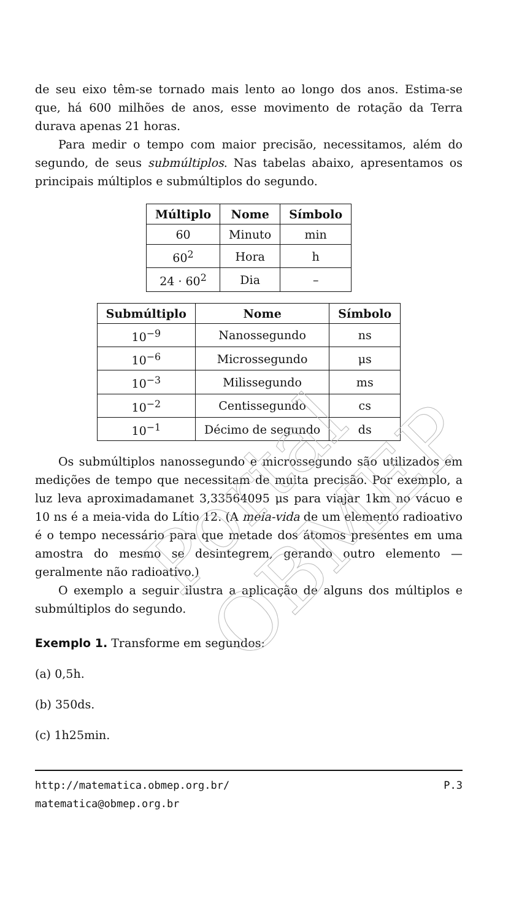Portal OBMEP
de seu eixo têm-se tornado mais lento ao longo dos anos. Estima-se que, há 600 milhões de anos, esse movimento de rotação da Terra durava apenas 21 horas.
Para medir o tempo com maior precisão, necessitamos, além do segundo, de seus submúltiplos. Nas tabelas abaixo, apresentamos os principais múltiplos e submúltiplos do segundo.
| Múltiplo | Nome | Símbolo |
| --- | --- | --- |
| 60 | Minuto | min |
| 60<sup>2</sup> | Hora | h |
| 24 · 60<sup>2</sup> | Dia | – |
| Submúltiplo | Nome | Símbolo |
| --- | --- | --- |
| 10<sup>−9</sup> | Nanossegundo | ns |
| 10<sup>−6</sup> | Microssegundo | μs |
| 10<sup>−3</sup> | Milissegundo | ms |
| 10<sup>−2</sup> | Centissegundo | cs |
| 10<sup>−1</sup> | Décimo de segundo | ds |
Os submúltiplos nanossegundo e microssegundo são utilizados em medições de tempo que necessitam de muita precisão. Por exemplo, a luz leva aproximadamanet 3,33564095 μs para viajar 1km no vácuo e 10 ns é a meia-vida do Lítio 12. (A meia-vida de um elemento radioativo é o tempo necessário para que metade dos átomos presentes em uma amostra do mesmo se desintegrem, gerando outro elemento — geralmente não radioativo.)
O exemplo a seguir ilustra a aplicação de alguns dos múltiplos e submúltiplos do segundo.
Exemplo 1. Transforme em segundos:
(a) 0,5h.
(b) 350ds.
(c) 1h25min.
http://matematica.obmep.org.br/ P.3
matematica@obmep.org.br